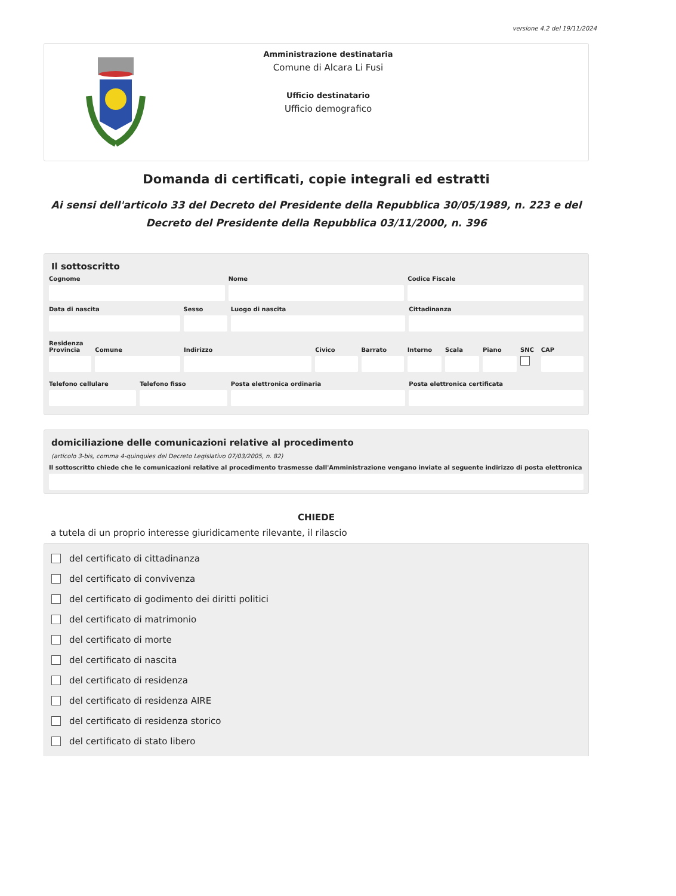versione 4.2 del 19/11/2024
Amministrazione destinataria
Comune di Alcara Li Fusi
Ufficio destinatario
Ufficio demografico
Domanda di certificati, copie integrali ed estratti
Ai sensi dell'articolo 33 del Decreto del Presidente della Repubblica 30/05/1989, n. 223 e del Decreto del Presidente della Repubblica 03/11/2000, n. 396
Il sottoscritto
Cognome Nome Codice Fiscale
Data di nascita Sesso Luogo di nascita Cittadinanza
Residenza
Provincia Comune Indirizzo Civico Barrato Interno Scala Piano SNC CAP
Telefono cellulare Telefono fisso Posta elettronica ordinaria Posta elettronica certificata
domiciliazione delle comunicazioni relative al procedimento
(articolo 3-bis, comma 4-quinquies del Decreto Legislativo 07/03/2005, n. 82)
Il sottoscritto chiede che le comunicazioni relative al procedimento trasmesse dall'Amministrazione vengano inviate al seguente indirizzo di posta elettronica
CHIEDE
a tutela di un proprio interesse giuridicamente rilevante, il rilascio
del certificato di cittadinanza
del certificato di convivenza
del certificato di godimento dei diritti politici
del certificato di matrimonio
del certificato di morte
del certificato di nascita
del certificato di residenza
del certificato di residenza AIRE
del certificato di residenza storico
del certificato di stato libero